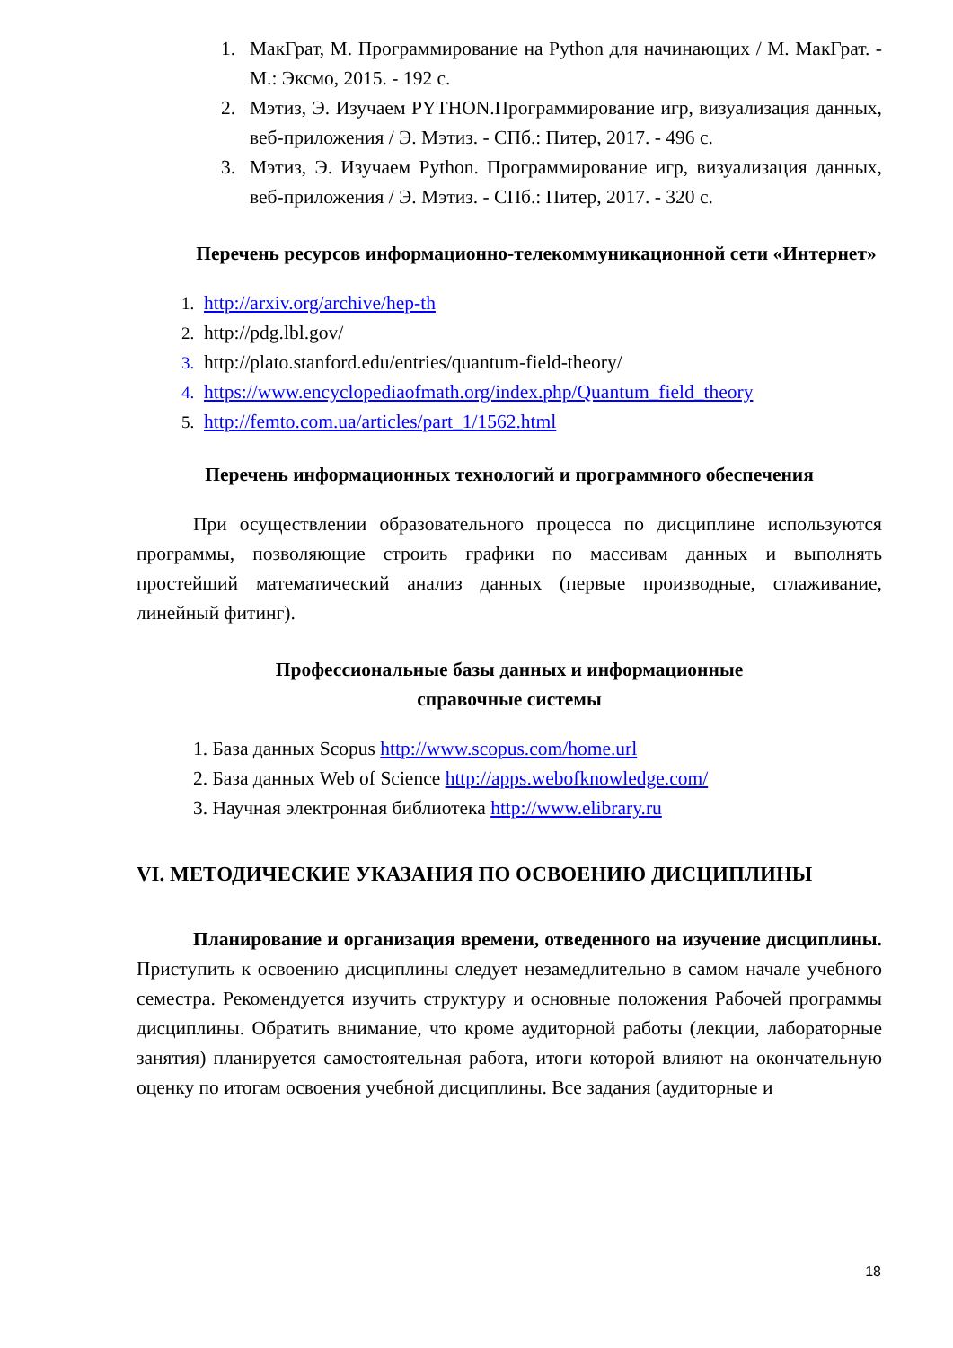1. МакГрат, М. Программирование на Python для начинающих / М. МакГрат. - М.: Эксмо, 2015. - 192 с.
2. Мэтиз, Э. Изучаем PYTHON.Программирование игр, визуализация данных, веб-приложения / Э. Мэтиз. - СПб.: Питер, 2017. - 496 с.
3. Мэтиз, Э. Изучаем Python. Программирование игр, визуализация данных, веб-приложения / Э. Мэтиз. - СПб.: Питер, 2017. - 320 с.
Перечень ресурсов информационно-телекоммуникационной сети «Интернет»
1. http://arxiv.org/archive/hep-th
2. http://pdg.lbl.gov/
3. http://plato.stanford.edu/entries/quantum-field-theory/
4. https://www.encyclopediaofmath.org/index.php/Quantum_field_theory
5. http://femto.com.ua/articles/part_1/1562.html
Перечень информационных технологий и программного обеспечения
При осуществлении образовательного процесса по дисциплине используются программы, позволяющие строить графики по массивам данных и выполнять простейший математический анализ данных (первые производные, сглаживание, линейный фитинг).
Профессиональные базы данных и информационные
справочные системы
1. База данных Scopus http://www.scopus.com/home.url
2. База данных Web of Science http://apps.webofknowledge.com/
3. Научная электронная библиотека http://www.elibrary.ru
VI. МЕТОДИЧЕСКИЕ УКАЗАНИЯ ПО ОСВОЕНИЮ ДИСЦИПЛИНЫ
Планирование и организация времени, отведенного на изучение дисциплины. Приступить к освоению дисциплины следует незамедлительно в самом начале учебного семестра. Рекомендуется изучить структуру и основные положения Рабочей программы дисциплины. Обратить внимание, что кроме аудиторной работы (лекции, лабораторные занятия) планируется самостоятельная работа, итоги которой влияют на окончательную оценку по итогам освоения учебной дисциплины. Все задания (аудиторные и
18